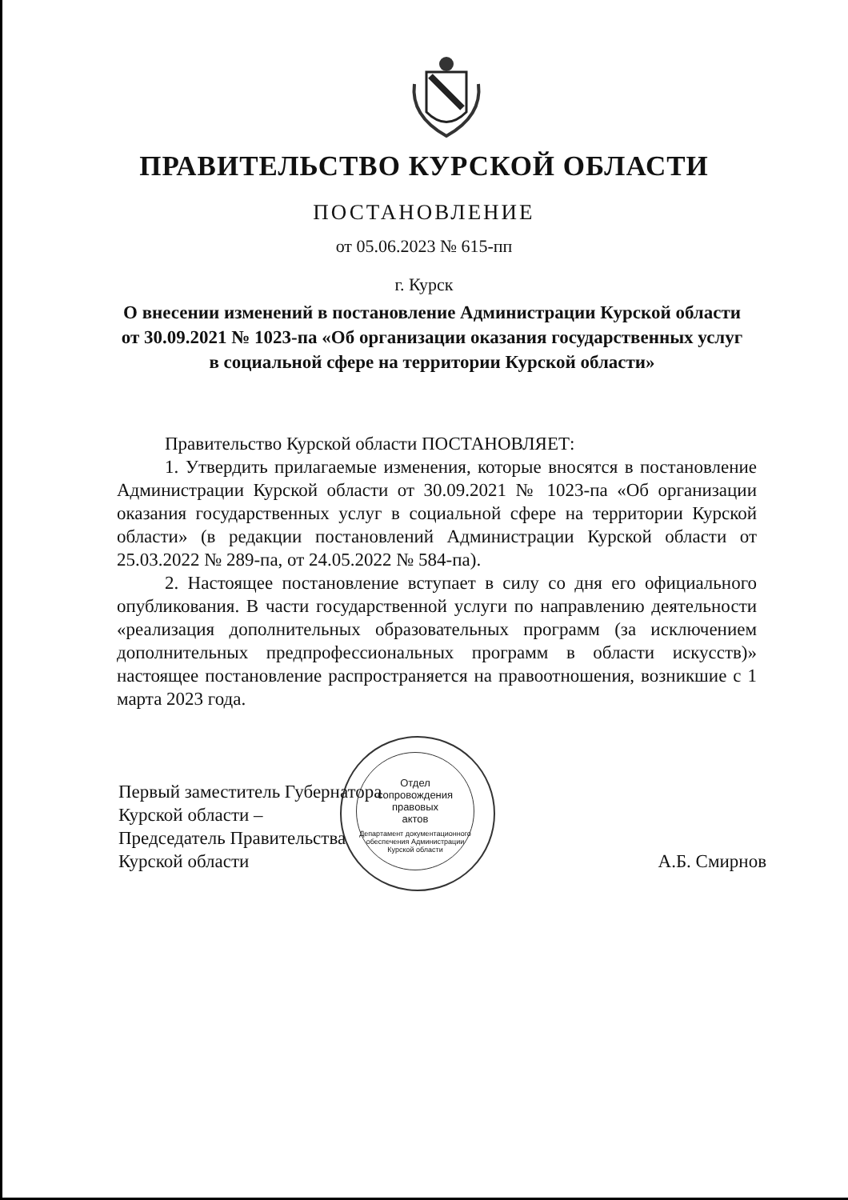ПРАВИТЕЛЬСТВО КУРСКОЙ ОБЛАСТИ
ПОСТАНОВЛЕНИЕ
от 05.06.2023 № 615-пп
г. Курск
О внесении изменений в постановление Администрации Курской области от 30.09.2021 № 1023-па «Об организации оказания государственных услуг в социальной сфере на территории Курской области»
Правительство Курской области ПОСТАНОВЛЯЕТ:
1. Утвердить прилагаемые изменения, которые вносятся в постановление Администрации Курской области от 30.09.2021 № 1023-па «Об организации оказания государственных услуг в социальной сфере на территории Курской области» (в редакции постановлений Администрации Курской области от 25.03.2022 № 289-па, от 24.05.2022 № 584-па).
2. Настоящее постановление вступает в силу со дня его официального опубликования. В части государственной услуги по направлению деятельности «реализация дополнительных образовательных программ (за исключением дополнительных предпрофессиональных программ в области искусств)» настоящее постановление распространяется на правоотношения, возникшие с 1 марта 2023 года.
Отдел
сопровождения
правовых
актов
Департамент документационного обеспечения Администрации Курской области
Первый заместитель Губернатора
Курской области –
Председатель Правительства
Курской области
А.Б. Смирнов